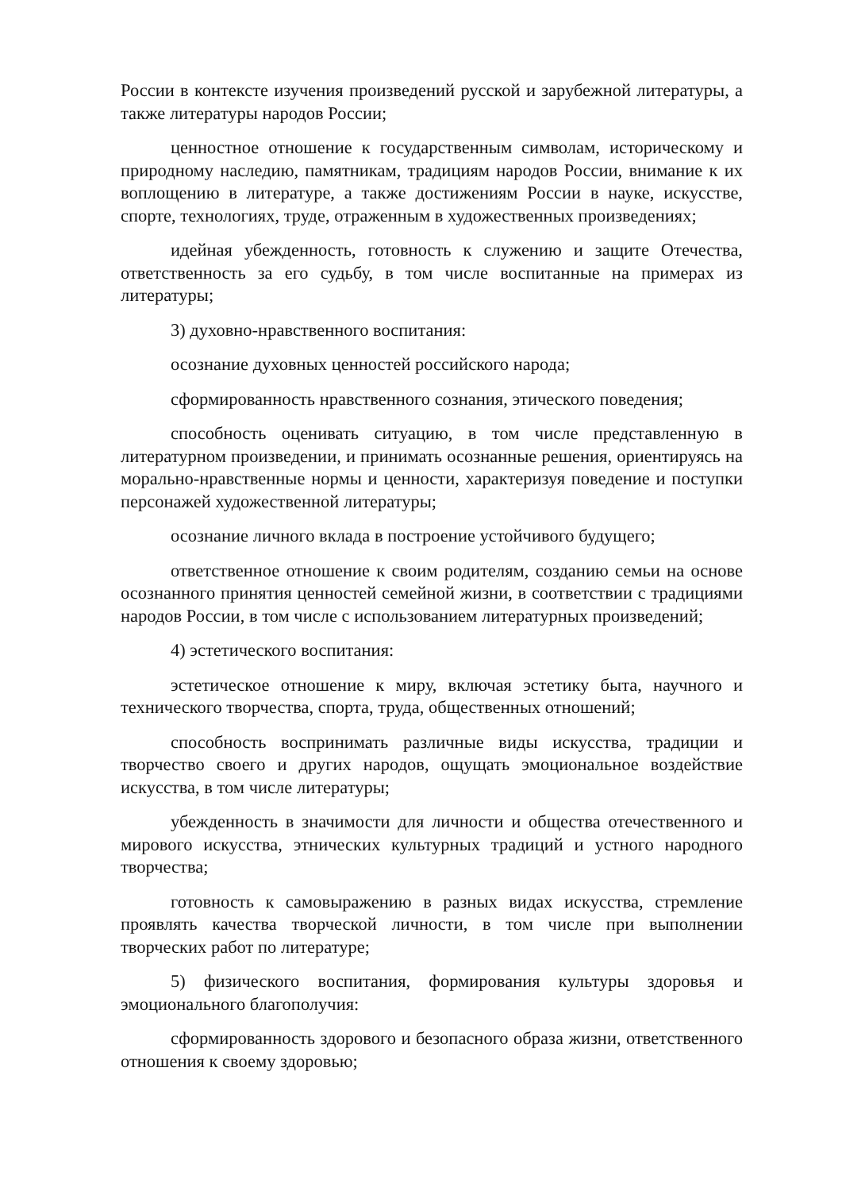России в контексте изучения произведений русской и зарубежной литературы, а также литературы народов России;
ценностное отношение к государственным символам, историческому и природному наследию, памятникам, традициям народов России, внимание к их воплощению в литературе, а также достижениям России в науке, искусстве, спорте, технологиях, труде, отраженным в художественных произведениях;
идейная убежденность, готовность к служению и защите Отечества, ответственность за его судьбу, в том числе воспитанные на примерах из литературы;
3) духовно-нравственного воспитания:
осознание духовных ценностей российского народа;
сформированность нравственного сознания, этического поведения;
способность оценивать ситуацию, в том числе представленную в литературном произведении, и принимать осознанные решения, ориентируясь на морально-нравственные нормы и ценности, характеризуя поведение и поступки персонажей художественной литературы;
осознание личного вклада в построение устойчивого будущего;
ответственное отношение к своим родителям, созданию семьи на основе осознанного принятия ценностей семейной жизни, в соответствии с традициями народов России, в том числе с использованием литературных произведений;
4) эстетического воспитания:
эстетическое отношение к миру, включая эстетику быта, научного и технического творчества, спорта, труда, общественных отношений;
способность воспринимать различные виды искусства, традиции и творчество своего и других народов, ощущать эмоциональное воздействие искусства, в том числе литературы;
убежденность в значимости для личности и общества отечественного и мирового искусства, этнических культурных традиций и устного народного творчества;
готовность к самовыражению в разных видах искусства, стремление проявлять качества творческой личности, в том числе при выполнении творческих работ по литературе;
5) физического воспитания, формирования культуры здоровья и эмоционального благополучия:
сформированность здорового и безопасного образа жизни, ответственного отношения к своему здоровью;